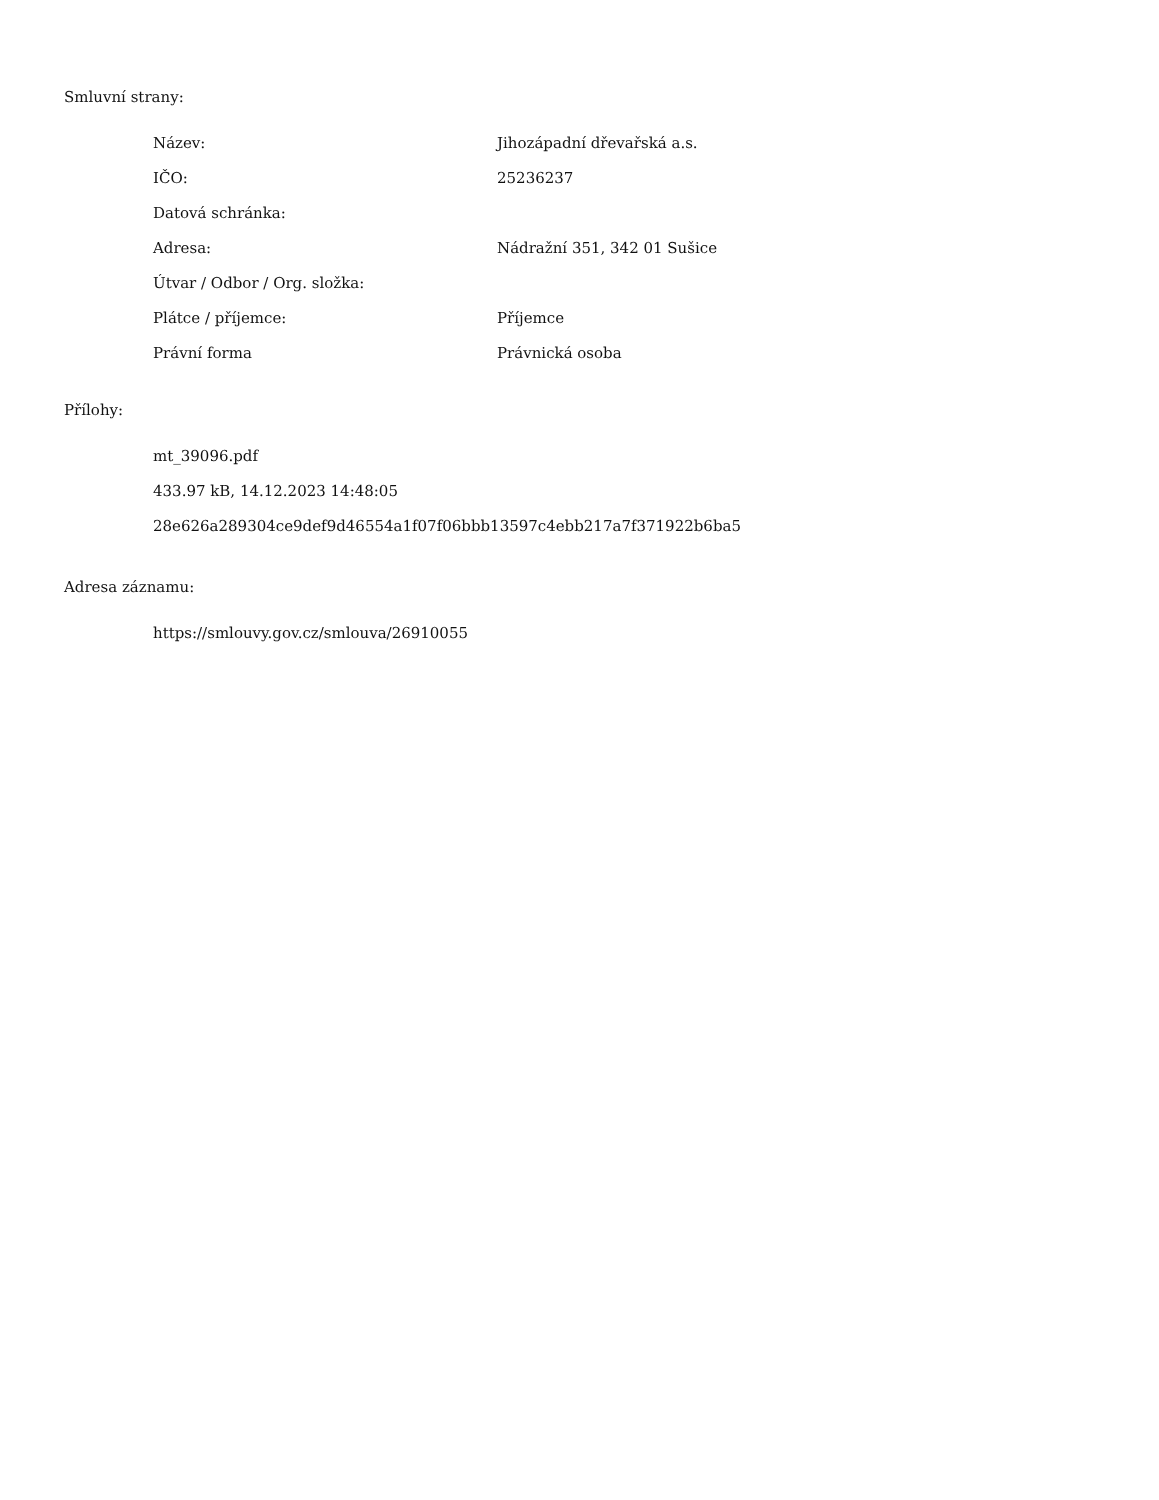Smluvní strany:
| Název: | Jihozápadní dřevařská a.s. |
| IČO: | 25236237 |
| Datová schránka: | |
| Adresa: | Nádražní 351, 342 01 Sušice |
| Útvar / Odbor / Org. složka: | |
| Plátce / příjemce: | Příjemce |
| Právní forma | Právnická osoba |
Přílohy:
mt_39096.pdf
433.97 kB, 14.12.2023 14:48:05
28e626a289304ce9def9d46554a1f07f06bbb13597c4ebb217a7f371922b6ba5
Adresa záznamu:
https://smlouvy.gov.cz/smlouva/26910055